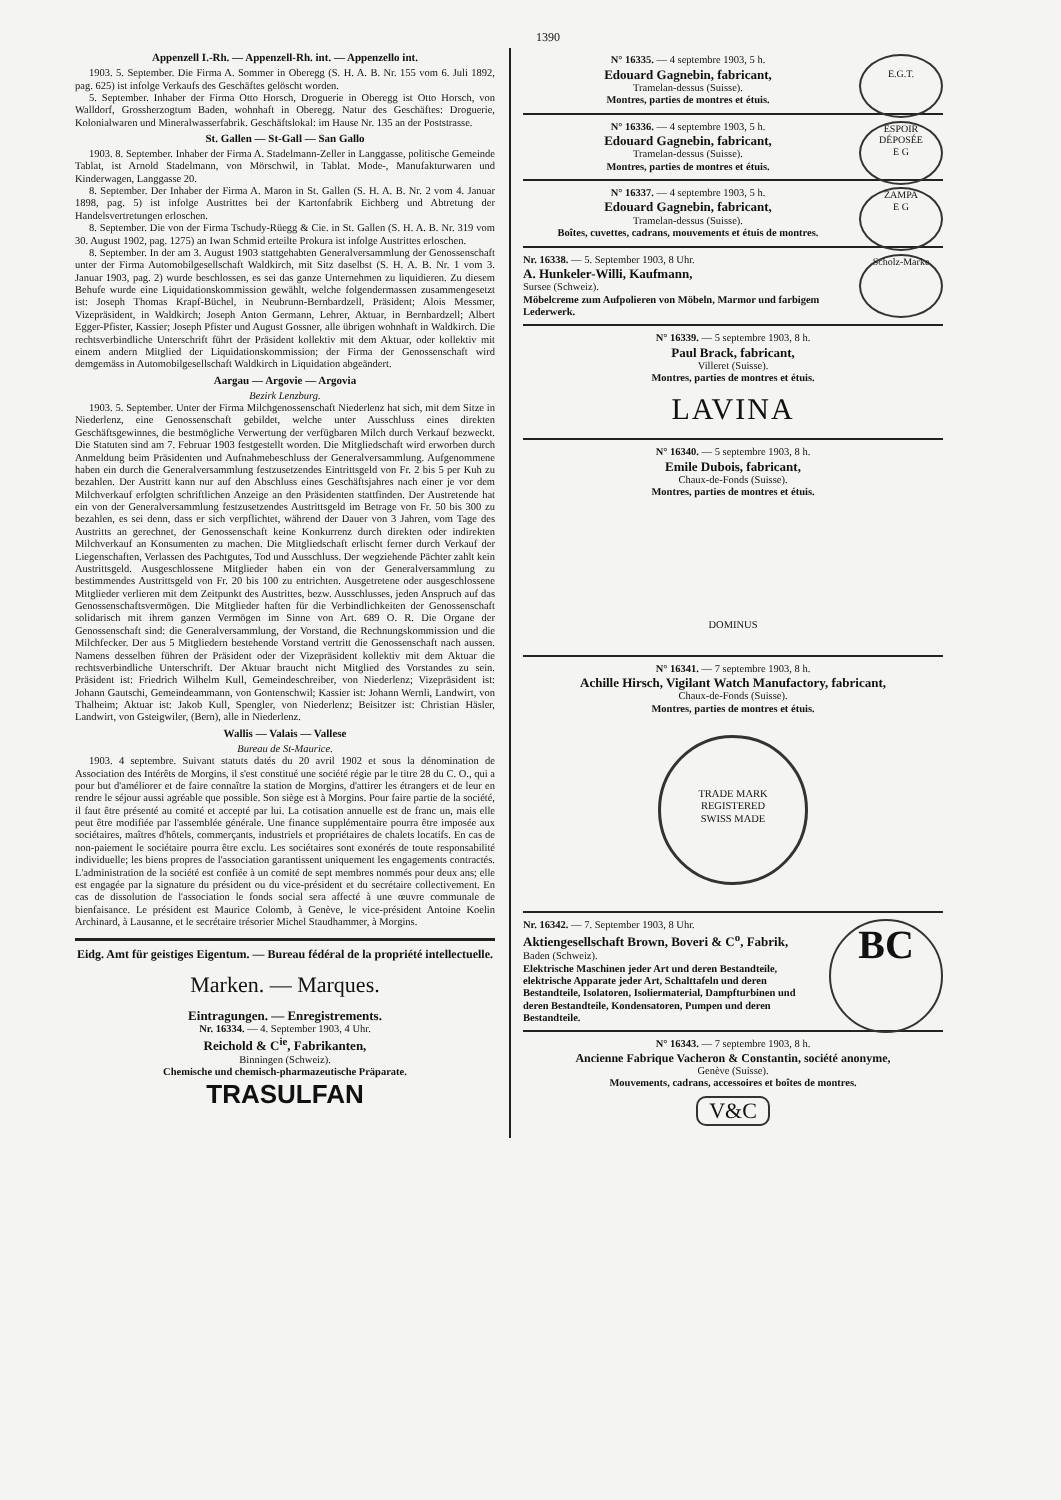1390
Appenzell I.-Rh. — Appenzell-Rh. int. — Appenzello int.
1903. 5. September. Die Firma A. Sommer in Oberegg (S. H. A. B. Nr. 155 vom 6. Juli 1892, pag. 625) ist infolge Verkaufs des Geschäftes gelöscht worden.
5. September. Inhaber der Firma Otto Horsch, Droguerie in Oberegg ist Otto Horsch, von Walldorf, Grossherzogtum Baden, wohnhaft in Oberegg. Natur des Geschäftes: Droguerie, Kolonialwaren und Mineralwasserfabrik. Geschäftslokal: im Hause Nr. 135 an der Poststrasse.
St. Gallen — St-Gall — San Gallo
1903. 8. September. Inhaber der Firma A. Stadelmann-Zeller in Langgasse, politische Gemeinde Tablat, ist Arnold Stadelmann, von Mörschwil, in Tablat. Mode-, Manufakturwaren und Kinderwagen, Langgasse 20.
8. September. Der Inhaber der Firma A. Maron in St. Gallen (S. H. A. B. Nr. 2 vom 4. Januar 1898, pag. 5) ist infolge Austrittes bei der Kartonfabrik Eichberg und Abtretung der Handelsvertretungen erloschen.
8. September. Die von der Firma Tschudy-Rüegg & Cie. in St. Gallen (S. H. A. B. Nr. 319 vom 30. August 1902, pag. 1275) an Iwan Schmid erteilte Prokura ist infolge Austrittes erloschen.
8. September. In der am 3. August 1903 stattgehabten Generalversammlung der Genossenschaft unter der Firma Automobilgesellschaft Waldkirch, mit Sitz daselbst (S. H. A. B. Nr. 1 vom 3. Januar 1903, pag. 2) wurde beschlossen, es sei das ganze Unternehmen zu liquidieren. Zu diesem Behufe wurde eine Liquidationskommission gewählt, welche folgendermassen zusammengesetzt ist: Joseph Thomas Krapf-Büchel, in Neubrunn-Bernbardzell, Präsident; Alois Messmer, Vizepräsident, in Waldkirch; Joseph Anton Germann, Lehrer, Aktuar, in Bernbardzell; Albert Egger-Pfister, Kassier; Joseph Pfister und August Gossner, alle übrigen wohnhaft in Waldkirch. Die rechtsverbindliche Unterschrift führt der Präsident kollektiv mit dem Aktuar, oder kollektiv mit einem andern Mitglied der Liquidationskommission; der Firma der Genossenschaft wird demgemäss in Automobilgesellschaft Waldkirch in Liquidation abgeändert.
Aargau — Argovie — Argovia
Bezirk Lenzburg.
1903. 5. September. Unter der Firma Milchgenossenschaft Niederlenz hat sich, mit dem Sitze in Niederlenz, eine Genossenschaft gebildet, welche unter Ausschluss eines direkten Geschäftsgewinnes, die bestmögliche Verwertung der verfügbaren Milch durch Verkauf bezweckt. Die Statuten sind am 7. Februar 1903 festgestellt worden. Die Mitgliedschaft wird erworben durch Anmeldung beim Präsidenten und Aufnahmebeschluss der Generalversammlung. Aufgenommene haben ein durch die Generalversammlung festzusetzendes Eintrittsgeld von Fr. 2 bis 5 per Kuh zu bezahlen. Der Austritt kann nur auf den Abschluss eines Geschäftsjahres nach einer je vor dem Milchverkauf erfolgten schriftlichen Anzeige an den Präsidenten stattfinden. Der Austretende hat ein von der Generalversammlung festzusetzendes Austrittsgeld im Betrage von Fr. 50 bis 300 zu bezahlen, es sei denn, dass er sich verpflichtet, während der Dauer von 3 Jahren, vom Tage des Austritts an gerechnet, der Genossenschaft keine Konkurrenz durch direkten oder indirekten Milchverkauf an Konsumenten zu machen. Die Mitgliedschaft erlischt ferner durch Verkauf der Liegenschaften, Verlassen des Pachtgutes, Tod und Ausschluss. Der wegziehende Pächter zahlt kein Austrittsgeld. Ausgeschlossene Mitglieder haben ein von der Generalversammlung zu bestimmendes Austrittsgeld von Fr. 20 bis 100 zu entrichten. Ausgetretene oder ausgeschlossene Mitglieder verlieren mit dem Zeitpunkt des Austrittes, bezw. Ausschlusses, jeden Anspruch auf das Genossenschaftsvermögen. Die Mitglieder haften für die Verbindlichkeiten der Genossenschaft solidarisch mit ihrem ganzen Vermögen im Sinne von Art. 689 O. R. Die Organe der Genossenschaft sind: die Generalversammlung, der Vorstand, die Rechnungskommission und die Milchfecker. Der aus 5 Mitgliedern bestehende Vorstand vertritt die Genossenschaft nach aussen. Namens desselben führen der Präsident oder der Vizepräsident kollektiv mit dem Aktuar die rechtsverbindliche Unterschrift. Der Aktuar braucht nicht Mitglied des Vorstandes zu sein. Präsident ist: Friedrich Wilhelm Kull, Gemeindeschreiber, von Niederlenz; Vizepräsident ist: Johann Gautschi, Gemeindeammann, von Gontenschwil; Kassier ist: Johann Wernli, Landwirt, von Thalheim; Aktuar ist: Jakob Kull, Spengler, von Niederlenz; Beisitzer ist: Christian Häsler, Landwirt, von Gsteigwiler, (Bern), alle in Niederlenz.
Wallis — Valais — Vallese
Bureau de St-Maurice.
1903. 4 septembre. Suivant statuts datés du 20 avril 1902 et sous la dénomination de Association des Intérêts de Morgins, il s'est constitué une société régie par le titre 28 du C. O., qui a pour but d'améliorer et de faire connaître la station de Morgins, d'attirer les étrangers et de leur en rendre le séjour aussi agréable que possible. Son siège est à Morgins. Pour faire partie de la société, il faut être présenté au comité et accepté par lui. La cotisation annuelle est de franc un, mais elle peut être modifiée par l'assemblée générale. Une finance supplémentaire pourra être imposée aux sociétaires, maîtres d'hôtels, commerçants, industriels et propriétaires de chalets locatifs. En cas de non-paiement le sociétaire pourra être exclu. Les sociétaires sont exonérés de toute responsabilité individuelle; les biens propres de l'association garantissent uniquement les engagements contractés. L'administration de la société est confiée à un comité de sept membres nommés pour deux ans; elle est engagée par la signature du président ou du vice-président et du secrétaire collectivement. En cas de dissolution de l'association le fonds social sera affecté à une œuvre communale de bienfaisance. Le président est Maurice Colomb, à Genève, le vice-président Antoine Koelin Archinard, à Lausanne, et le secrétaire trésorier Michel Staudhammer, à Morgins.
Eidg. Amt für geistiges Eigentum. — Bureau fédéral de la propriété intellectuelle.
Marken. — Marques.
Eintragungen. — Enregistrements.
Nr. 16334. — 4. September 1903, 4 Uhr.
Reichold & C<sup>ie</sup>, Fabrikanten,
Binningen (Schweiz).
Chemische und chemisch-pharmazeutische Präparate.
TRASULFAN
E.G.T.
N° 16335. — 4 septembre 1903, 5 h.
Edouard Gagnebin, fabricant,
Tramelan-dessus (Suisse).
Montres, parties de montres et étuis.
ESPOIR
DÉPOSÉE
E G
N° 16336. — 4 septembre 1903, 5 h.
Edouard Gagnebin, fabricant,
Tramelan-dessus (Suisse).
Montres, parties de montres et étuis.
ZAMPA
E G
N° 16337. — 4 septembre 1903, 5 h.
Edouard Gagnebin, fabricant,
Tramelan-dessus (Suisse).
Boîtes, cuvettes, cadrans, mouvements et étuis de montres.
Scholz-Marke
Nr. 16338. — 5. September 1903, 8 Uhr.
A. Hunkeler-Willi, Kaufmann,
Sursee (Schweiz).
Möbelcreme zum Aufpolieren von Möbeln, Marmor und farbigem Lederwerk.
N° 16339. — 5 septembre 1903, 8 h.
Paul Brack, fabricant,
Villeret (Suisse).
Montres, parties de montres et étuis.
LAVINA
N° 16340. — 5 septembre 1903, 8 h.
Emile Dubois, fabricant,
Chaux-de-Fonds (Suisse).
Montres, parties de montres et étuis.
DOMINUS
N° 16341. — 7 septembre 1903, 8 h.
Achille Hirsch, Vigilant Watch Manufactory, fabricant,
Chaux-de-Fonds (Suisse).
Montres, parties de montres et étuis.
TRADE MARK
REGISTERED
SWISS MADE
BC
Nr. 16342. — 7. September 1903, 8 Uhr.
Aktiengesellschaft Brown, Boveri & C<sup>o</sup>, Fabrik,
Baden (Schweiz).
Elektrische Maschinen jeder Art und deren Bestandteile, elektrische Apparate jeder Art, Schalttafeln und deren Bestandteile, Isolatoren, Isoliermaterial, Dampfturbinen und deren Bestandteile, Kondensatoren, Pumpen und deren Bestandteile.
N° 16343. — 7 septembre 1903, 8 h.
Ancienne Fabrique Vacheron & Constantin, société anonyme,
Genève (Suisse).
Mouvements, cadrans, accessoires et boîtes de montres.
V&C